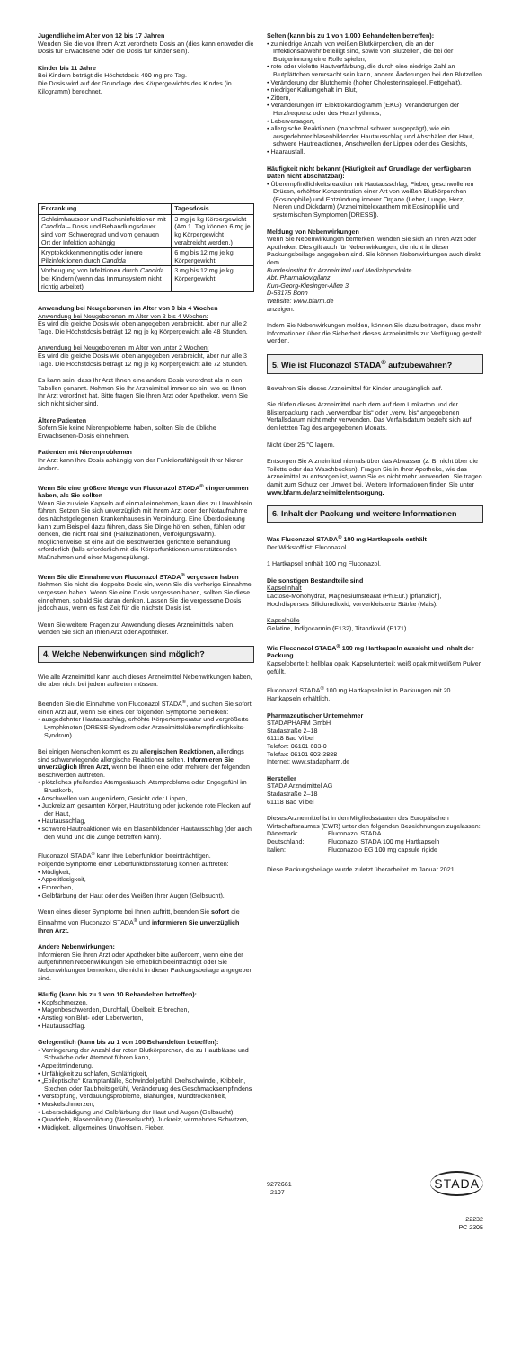Jugendliche im Alter von 12 bis 17 Jahren
Wenden Sie die von Ihrem Arzt verordnete Dosis an (dies kann entweder die Dosis für Erwachsene oder die Dosis für Kinder sein).
Kinder bis 11 Jahre
Bei Kindern beträgt die Höchstdosis 400 mg pro Tag.
Die Dosis wird auf der Grundlage des Körpergewichts des Kindes (in Kilogramm) berechnet.
| Erkrankung | Tagesdosis |
| --- | --- |
| Schleimhautsoor und Racheninfektionen mit Candida – Dosis und Behandlungsdauer sind vom Schweregrad und vom genauen Ort der Infektion abhängig | 3 mg je kg Körpergewicht (Am 1. Tag können 6 mg je kg Körpergewicht verabreicht werden.) |
| Kryptokokkenmeningitis oder innere Pilzinfektionen durch Candida | 6 mg bis 12 mg je kg Körpergewicht |
| Vorbeugung von Infektionen durch Candida bei Kindern (wenn das Immunsystem nicht richtig arbeitet) | 3 mg bis 12 mg je kg Körpergewicht |
Anwendung bei Neugeborenen im Alter von 0 bis 4 Wochen
Anwendung bei Neugeborenen im Alter von 3 bis 4 Wochen:
Es wird die gleiche Dosis wie oben angegeben verabreicht, aber nur alle 2 Tage. Die Höchstdosis beträgt 12 mg je kg Körpergewicht alle 48 Stunden.
Anwendung bei Neugeborenen im Alter von unter 2 Wochen:
Es wird die gleiche Dosis wie oben angegeben verabreicht, aber nur alle 3 Tage. Die Höchstdosis beträgt 12 mg je kg Körpergewicht alle 72 Stunden.
Es kann sein, dass Ihr Arzt Ihnen eine andere Dosis verordnet als in den Tabellen genannt. Nehmen Sie Ihr Arzneimittel immer so ein, wie es Ihnen Ihr Arzt verordnet hat. Bitte fragen Sie Ihren Arzt oder Apotheker, wenn Sie sich nicht sicher sind.
Ältere Patienten
Sofern Sie keine Nierenprobleme haben, sollten Sie die übliche Erwachsenen-Dosis einnehmen.
Patienten mit Nierenproblemen
Ihr Arzt kann Ihre Dosis abhängig von der Funktionsfähigkeit Ihrer Nieren ändern.
Wenn Sie eine größere Menge von Fluconazol STADA<sup>®</sup> eingenommen haben, als Sie sollten
Wenn Sie zu viele Kapseln auf einmal einnehmen, kann dies zu Unwohlsein führen. Setzen Sie sich unverzüglich mit Ihrem Arzt oder der Notaufnahme des nächstgelegenen Krankenhauses in Verbindung. Eine Überdosierung kann zum Beispiel dazu führen, dass Sie Dinge hören, sehen, fühlen oder denken, die nicht real sind (Halluzinationen, Verfolgungswahn). Möglicherweise ist eine auf die Beschwerden gerichtete Behandlung erforderlich (falls erforderlich mit die Körperfunktionen unterstützenden Maßnahmen und einer Magenspülung).
Wenn Sie die Einnahme von Fluconazol STADA<sup>®</sup> vergessen haben
Nehmen Sie nicht die doppelte Dosis ein, wenn Sie die vorherige Einnahme vergessen haben. Wenn Sie eine Dosis vergessen haben, sollten Sie diese einnehmen, sobald Sie daran denken. Lassen Sie die vergessene Dosis jedoch aus, wenn es fast Zeit für die nächste Dosis ist.
Wenn Sie weitere Fragen zur Anwendung dieses Arzneimittels haben, wenden Sie sich an Ihren Arzt oder Apotheker.
4. Welche Nebenwirkungen sind möglich?
Wie alle Arzneimittel kann auch dieses Arzneimittel Nebenwirkungen haben, die aber nicht bei jedem auftreten müssen.
Beenden Sie die Einnahme von Fluconazol STADA<sup>®</sup>, und suchen Sie sofort einen Arzt auf, wenn Sie eines der folgenden Symptome bemerken:
• ausgedehnter Hautausschlag, erhöhte Körpertemperatur und vergrößerte Lymphknoten (DRESS-Syndrom oder Arzneimittelüberempfindlichkeits-Syndrom).
Bei einigen Menschen kommt es zu allergischen Reaktionen, allerdings sind schwerwiegende allergische Reaktionen selten. Informieren Sie unverzüglich Ihren Arzt, wenn bei Ihnen eine oder mehrere der folgenden Beschwerden auftreten.
• plötzliches pfeifendes Atemgeräusch, Atemprobleme oder Engegefühl im Brustkorb,
• Anschwellen von Augenlidern, Gesicht oder Lippen,
• Juckreiz am gesamten Körper, Hautrötung oder juckende rote Flecken auf der Haut,
• Hautausschlag,
• schwere Hautreaktionen wie ein blasenbildender Hautausschlag (der auch den Mund und die Zunge betreffen kann).
Fluconazol STADA<sup>®</sup> kann Ihre Leberfunktion beeinträchtigen.
Folgende Symptome einer Leberfunktionsstörung können auftreten:
• Müdigkeit,
• Appetitlosigkeit,
• Erbrechen,
• Gelbfärbung der Haut oder des Weißen Ihrer Augen (Gelbsucht).
Wenn eines dieser Symptome bei Ihnen auftritt, beenden Sie sofort die Einnahme von Fluconazol STADA<sup>®</sup> und informieren Sie unverzüglich Ihren Arzt.
Andere Nebenwirkungen:
Informieren Sie Ihren Arzt oder Apotheker bitte außerdem, wenn eine der aufgeführten Nebenwirkungen Sie erheblich beeinträchtigt oder Sie Nebenwirkungen bemerken, die nicht in dieser Packungsbeilage angegeben sind.
Häufig (kann bis zu 1 von 10 Behandelten betreffen):
• Kopfschmerzen,
• Magenbeschwerden, Durchfall, Übelkeit, Erbrechen,
• Anstieg von Blut- oder Leberwerten,
• Hautausschlag.
Gelegentlich (kann bis zu 1 von 100 Behandelten betreffen):
• Verringerung der Anzahl der roten Blutkörperchen, die zu Hautblässe und Schwäche oder Atemnot führen kann,
• Appetitminderung,
• Unfähigkeit zu schlafen, Schläfrigkeit,
• „Epileptische“ Krampfanfälle, Schwindelgefühl, Drehschwindel, Kribbeln, Stechen oder Taubheitsgefühl, Veränderung des Geschmacksempfindens
• Verstopfung, Verdauungsprobleme, Blähungen, Mundtrockenheit,
• Muskelschmerzen,
• Leberschädigung und Gelbfärbung der Haut und Augen (Gelbsucht),
• Quaddeln, Blasenbildung (Nesselsucht), Juckreiz, vermehrtes Schwitzen,
• Müdigkeit, allgemeines Unwohlsein, Fieber.
Selten (kann bis zu 1 von 1.000 Behandelten betreffen):
• zu niedrige Anzahl von weißen Blutkörperchen, die an der Infektionsabwehr beteiligt sind, sowie von Blutzellen, die bei der Blutgerinnung eine Rolle spielen,
• rote oder violette Hautverfärbung, die durch eine niedrige Zahl an Blutplättchen verursacht sein kann, andere Änderungen bei den Blutzellen
• Veränderung der Blutchemie (hoher Cholesterinspiegel, Fettgehalt),
• niedriger Kaliumgehalt im Blut,
• Zittern,
• Veränderungen im Elektrokardiogramm (EKG), Veränderungen der Herzfrequenz oder des Herzrhythmus,
• Leberversagen,
• allergische Reaktionen (manchmal schwer ausgeprägt), wie ein ausgedehnter blasenbildender Hautausschlag und Abschälen der Haut, schwere Hautreaktionen, Anschwellen der Lippen oder des Gesichts,
• Haarausfall.
Häufigkeit nicht bekannt (Häufigkeit auf Grundlage der verfügbaren Daten nicht abschätzbar):
• Überempfindlichkeitsreaktion mit Hautausschlag, Fieber, geschwollenen Drüsen, erhöhter Konzentration einer Art von weißen Blutkörperchen (Eosinophilie) und Entzündung innerer Organe (Leber, Lunge, Herz, Nieren und Dickdarm) (Arzneimittelexanthem mit Eosinophilie und systemischen Symptomen [DRESS]).
Meldung von Nebenwirkungen
Wenn Sie Nebenwirkungen bemerken, wenden Sie sich an Ihren Arzt oder Apotheker. Dies gilt auch für Nebenwirkungen, die nicht in dieser Packungsbeilage angegeben sind. Sie können Nebenwirkungen auch direkt dem
Bundesinstitut für Arzneimittel und Medizinprodukte
Abt. Pharmakovigilanz
Kurt-Georg-Kiesinger-Allee 3
D-53175 Bonn
Website: www.bfarm.de
anzeigen.
Indem Sie Nebenwirkungen melden, können Sie dazu beitragen, dass mehr Informationen über die Sicherheit dieses Arzneimittels zur Verfügung gestellt werden.
5. Wie ist Fluconazol STADA<sup>®</sup> aufzubewahren?
Bewahren Sie dieses Arzneimittel für Kinder unzugänglich auf.
Sie dürfen dieses Arzneimittel nach dem auf dem Umkarton und der Blisterpackung nach „verwendbar bis“ oder „verw. bis“ angegebenen Verfallsdatum nicht mehr verwenden. Das Verfallsdatum bezieht sich auf den letzten Tag des angegebenen Monats.
Nicht über 25 °C lagern.
Entsorgen Sie Arzneimittel niemals über das Abwasser (z. B. nicht über die Toilette oder das Waschbecken). Fragen Sie in Ihrer Apotheke, wie das Arzneimittel zu entsorgen ist, wenn Sie es nicht mehr verwenden. Sie tragen damit zum Schutz der Umwelt bei. Weitere Informationen finden Sie unter www.bfarm.de/arzneimittelentsorgung.
6. Inhalt der Packung und weitere Informationen
Was Fluconazol STADA<sup>®</sup> 100 mg Hartkapseln enthält
Der Wirkstoff ist: Fluconazol.
1 Hartkapsel enthält 100 mg Fluconazol.
Die sonstigen Bestandteile sind
Kapselinhalt
Lactose-Monohydrat, Magnesiumstearat (Ph.Eur.) [pflanzlich], Hochdisperses Siliciumdioxid, vorverkleisterte Stärke (Mais).
Kapselhülle
Gelatine, Indigocarmin (E132), Titandioxid (E171).
Wie Fluconazol STADA<sup>®</sup> 100 mg Hartkapseln aussieht und Inhalt der Packung
Kapseloberteil: hellblau opak; Kapselunterteil: weiß opak mit weißem Pulver gefüllt.
Fluconazol STADA<sup>®</sup> 100 mg Hartkapseln ist in Packungen mit 20 Hartkapseln erhältlich.
Pharmazeutischer Unternehmer
STADAPHARM GmbH
Stadastraße 2–18
61118 Bad Vilbel
Telefon: 06101 603-0
Telefax: 06101 603-3888
Internet: www.stadapharm.de
Hersteller
STADA Arzneimittel AG
Stadastraße 2–18
61118 Bad Vilbel
Dieses Arzneimittel ist in den Mitgliedsstaaten des Europäischen Wirtschaftsraumes (EWR) unter den folgenden Bezeichnungen zugelassen:
| Dänemark: | Fluconazol STADA |
| Deutschland: | Fluconazol STADA 100 mg Hartkapseln |
| Italien: | Fluconazolo EG 100 mg capsule rigide |
Diese Packungsbeilage wurde zuletzt überarbeitet im Januar 2021.
9272661
2107
STADA
22232
PC 2305